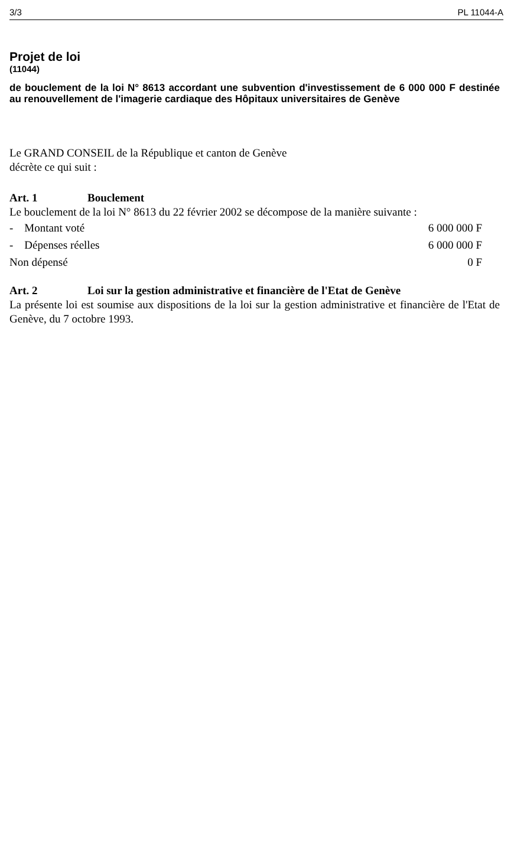3/3 PL 11044-A
Projet de loi
(11044)
de bouclement de la loi N° 8613 accordant une subvention d'investissement de 6 000 000 F destinée au renouvellement de l'imagerie cardiaque des Hôpitaux universitaires de Genève
Le GRAND CONSEIL de la République et canton de Genève
décrète ce qui suit :
Art. 1 Bouclement
Le bouclement de la loi N° 8613 du 22 février 2002 se décompose de la manière suivante :
| - Montant voté | 6 000 000 F |
| - Dépenses réelles | 6 000 000 F |
| Non dépensé | 0 F |
Art. 2 Loi sur la gestion administrative et financière de l'Etat de Genève
La présente loi est soumise aux dispositions de la loi sur la gestion administrative et financière de l'Etat de Genève, du 7 octobre 1993.